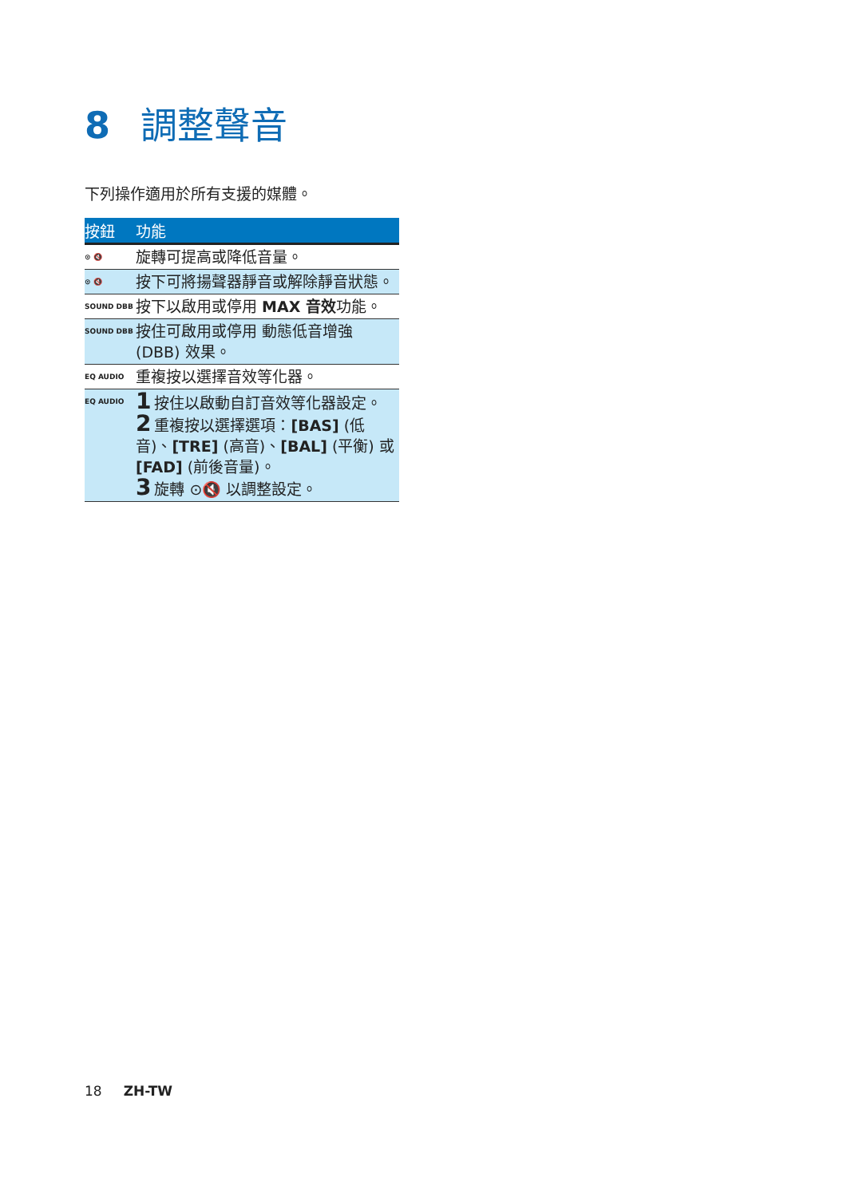8 調整聲音
下列操作適用於所有支援的媒體。
| 按鈕 | 功能 |
| --- | --- |
| ⊙ 🔇 | 旋轉可提高或降低音量。 |
| ⊙ 🔇 | 按下可將揚聲器靜音或解除靜音狀態。 |
| SOUND DBB | 按下以啟用或停用 MAX 音效 功能。 |
| SOUND DBB | 按住可啟用或停用 動態低音增強 (DBB) 效果。 |
| EQ AUDIO | 重複按以選擇音效等化器。 |
| EQ AUDIO | 1 按住以啟動自訂音效等化器設定。 2 重複按以選擇選項： [BAS] (低音)、 [TRE] (高音)、 [BAL] (平衡) 或 [FAD] (前後音量)。 3 旋轉 ⊙🔇 以調整設定。 |
18 ZH-TW